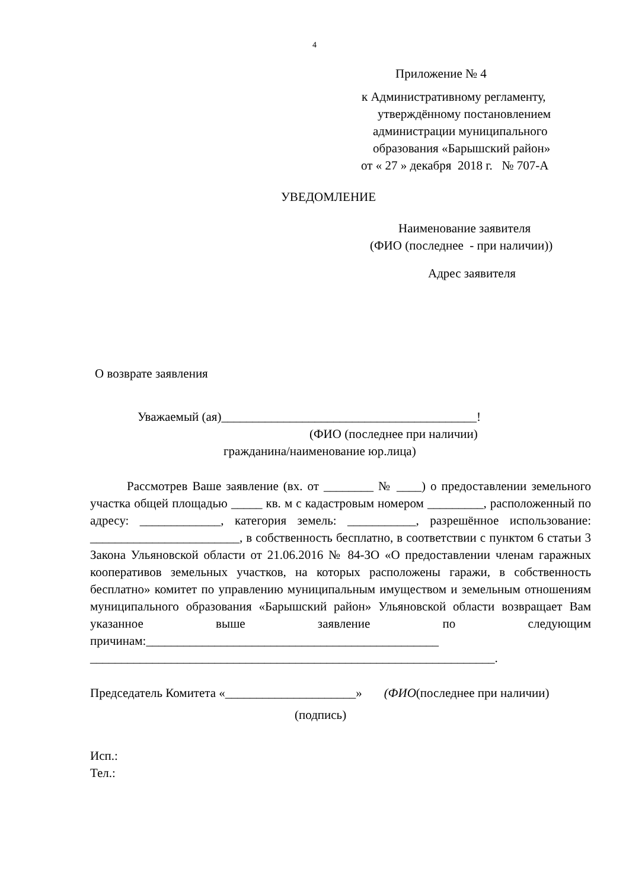4
Приложение № 4
к Административному регламенту,
утверждённому постановлением
администрации муниципального
образования «Барышский район»
от « 27 » декабря 2018 г. № 707-А
УВЕДОМЛЕНИЕ
Наименование заявителя
(ФИО (последнее - при наличии))
Адрес заявителя
О возврате заявления
Уважаемый (ая)_________________________________________!
(ФИО (последнее при наличии)
гражданина/наименование юр.лица)
Рассмотрев Ваше заявление (вх. от ________ № ____) о предоставлении земельного участка общей площадью _____ кв. м с кадастровым номером _________, расположенный по адресу: _____________, категория земель: ___________, разрешённое использование: ________________________, в собственность бесплатно, в соответствии с пунктом 6 статьи 3 Закона Ульяновской области от 21.06.2016 № 84-ЗО «О предоставлении членам гаражных кооперативов земельных участков, на которых расположены гаражи, в собственность бесплатно» комитет по управлению муниципальным имуществом и земельным отношениям муниципального образования «Барышский район» Ульяновской области возвращает Вам указанное выше заявление по следующим причинам:_______________________________________________
_________________________________________________________________.
Председатель Комитета «_____________________» (ФИО(последнее при наличии)
(подпись)
Исп.:
Тел.: